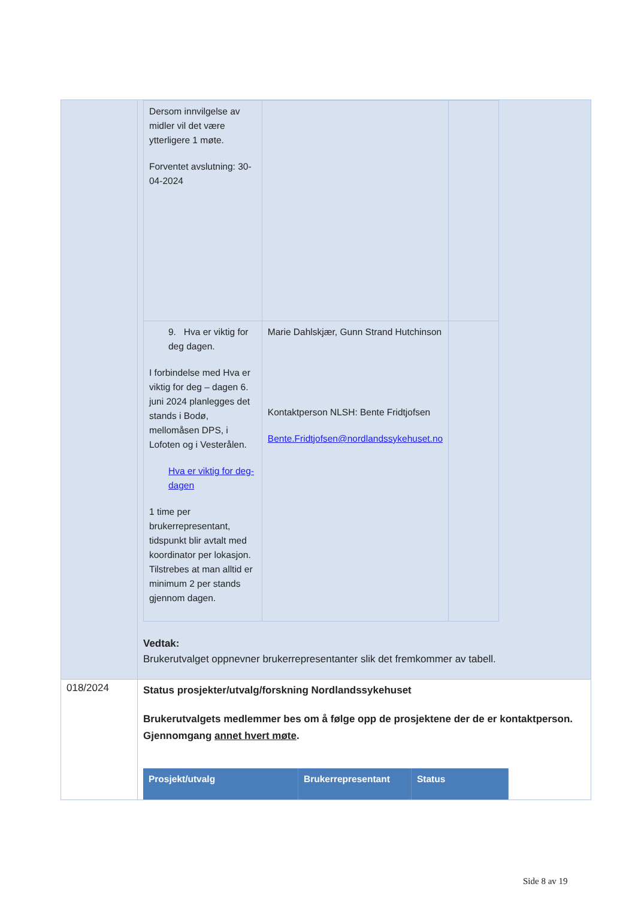| | / Dersom innvilgelse av midler vil det være ytterligere 1 møte. Forventet avslutning: 30-04-2024 / / / / 9. Hva er viktig for deg dagen. I forbindelse med Hva er viktig for deg – dagen 6. juni 2024 planlegges det stands i Bodø, mellomåsen DPS, i Lofoten og i Vesterålen. Hva er viktig for deg-dagen 1 time per brukerrepresentant, tidspunkt blir avtalt med koordinator per lokasjon. Tilstrebes at man alltid er minimum 2 per stands gjennom dagen. / Marie Dahlskjær, Gunn Strand Hutchinson Kontaktperson NLSH: Bente Fridtjofsen Bente.Fridtjofsen@nordlandssykehuset.no / / Vedtak: Brukerutvalget oppnevner brukerrepresentanter slik det fremkommer av tabell. |
| 018/2024 | Status prosjekter/utvalg/forskning Nordlandssykehuset Brukerutvalgets medlemmer bes om å følge opp de prosjektene der de er kontaktperson. Gjennomgang annet hvert møte . / Prosjekt/utvalg / Brukerrepresentant / Status / / --- / --- / --- / |
Side 8 av 19